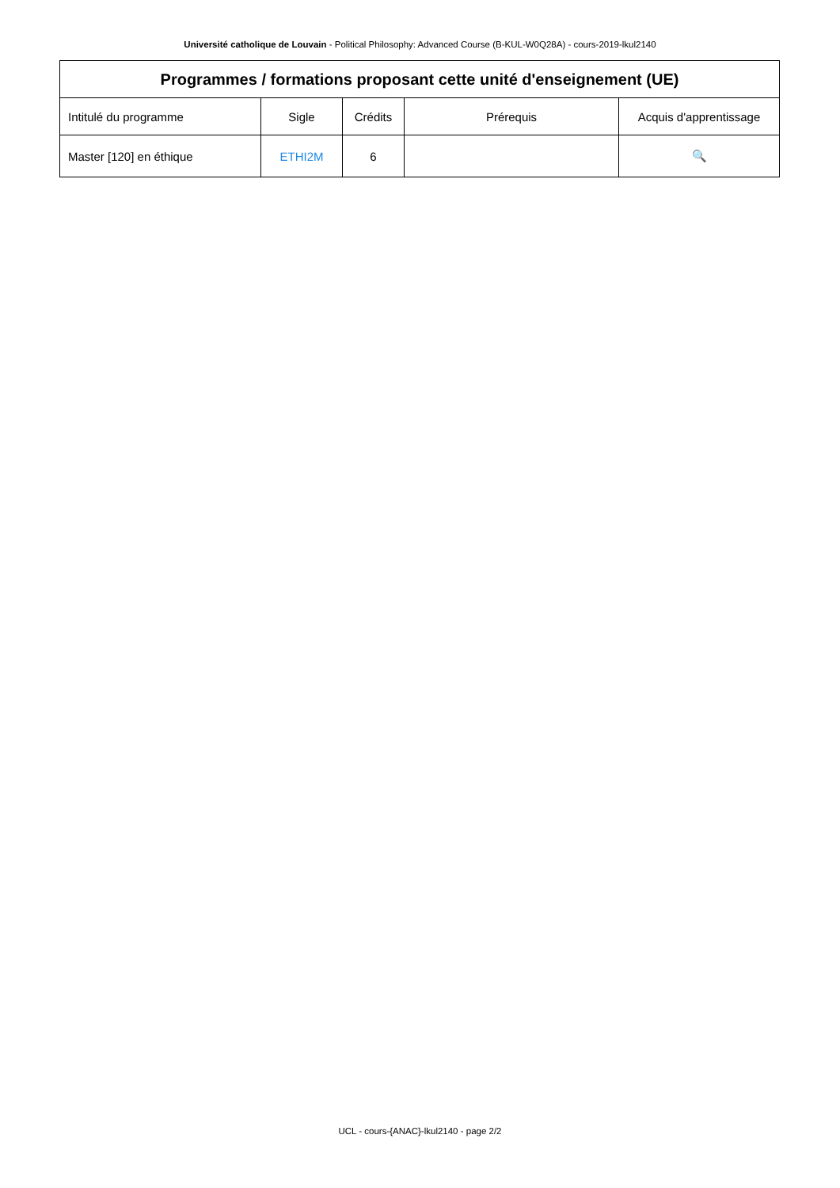Université catholique de Louvain - Political Philosophy: Advanced Course (B-KUL-W0Q28A) - cours-2019-lkul2140
| Programmes / formations proposant cette unité d'enseignement (UE) | | | | |
| --- | --- | --- | --- | --- |
| Intitulé du programme | Sigle | Crédits | Prérequis | Acquis d'apprentissage |
| Master [120] en éthique | ETHI2M | 6 | | 🔍 |
UCL - cours-{ANAC}-lkul2140 - page 2/2